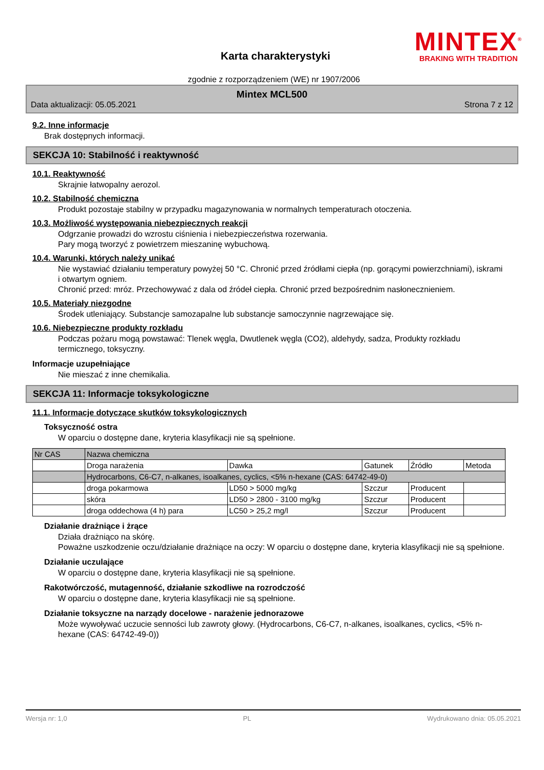Karta charakterystyki
MINTEX<sup>®</sup>
BRAKING WITH TRADITION
zgodnie z rozporządzeniem (WE) nr 1907/2006
Mintex MCL500
Data aktualizacji: 05.05.2021 Strona 7 z 12
9.2. Inne informacje
Brak dostępnych informacji.
SEKCJA 10: Stabilność i reaktywność
10.1. Reaktywność
Skrajnie łatwopalny aerozol.
10.2. Stabilność chemiczna
Produkt pozostaje stabilny w przypadku magazynowania w normalnych temperaturach otoczenia.
10.3. Możliwość występowania niebezpiecznych reakcji
Odgrzanie prowadzi do wzrostu ciśnienia i niebezpieczeństwa rozerwania.
Pary mogą tworzyć z powietrzem mieszaninę wybuchową.
10.4. Warunki, których należy unikać
Nie wystawiać działaniu temperatury powyżej 50 °C. Chronić przed źródłami ciepła (np. gorącymi powierzchniami), iskrami i otwartym ogniem.
Chronić przed: mróz. Przechowywać z dala od źródeł ciepła. Chronić przed bezpośrednim nasłonecznieniem.
10.5. Materiały niezgodne
Środek utleniający. Substancje samozapalne lub substancje samoczynnie nagrzewające się.
10.6. Niebezpieczne produkty rozkładu
Podczas pożaru mogą powstawać: Tlenek węgla, Dwutlenek węgla (CO2), aldehydy, sadza, Produkty rozkładu termicznego, toksyczny.
Informacje uzupełniające
Nie mieszać z inne chemikalia.
SEKCJA 11: Informacje toksykologiczne
11.1. Informacje dotyczące skutków toksykologicznych
Toksyczność ostra
W oparciu o dostępne dane, kryteria klasyfikacji nie są spełnione.
| Nr CAS | Nazwa chemiczna | | | | |
| | Droga narażenia | Dawka | Gatunek | Źródło | Metoda |
| | Hydrocarbons, C6-C7, n-alkanes, isoalkanes, cyclics, <5% n-hexane (CAS: 64742-49-0) | | | | |
| | droga pokarmowa | LD50 > 5000 mg/kg | Szczur | Producent | |
| | skóra | LD50 > 2800 - 3100 mg/kg | Szczur | Producent | |
| | droga oddechowa (4 h) para | LC50 > 25,2 mg/l | Szczur | Producent | |
Działanie drażniące i żrące
Działa drażniąco na skórę.
Poważne uszkodzenie oczu/działanie drażniące na oczy: W oparciu o dostępne dane, kryteria klasyfikacji nie są spełnione.
Działanie uczulające
W oparciu o dostępne dane, kryteria klasyfikacji nie są spełnione.
Rakotwórczość, mutagenność, działanie szkodliwe na rozrodczość
W oparciu o dostępne dane, kryteria klasyfikacji nie są spełnione.
Działanie toksyczne na narządy docelowe - narażenie jednorazowe
Może wywoływać uczucie senności lub zawroty głowy. (Hydrocarbons, C6-C7, n-alkanes, isoalkanes, cyclics, <5% n-hexane (CAS: 64742-49-0))
Wersja nr: 1,0 PL Wydrukowano dnia: 05.05.2021